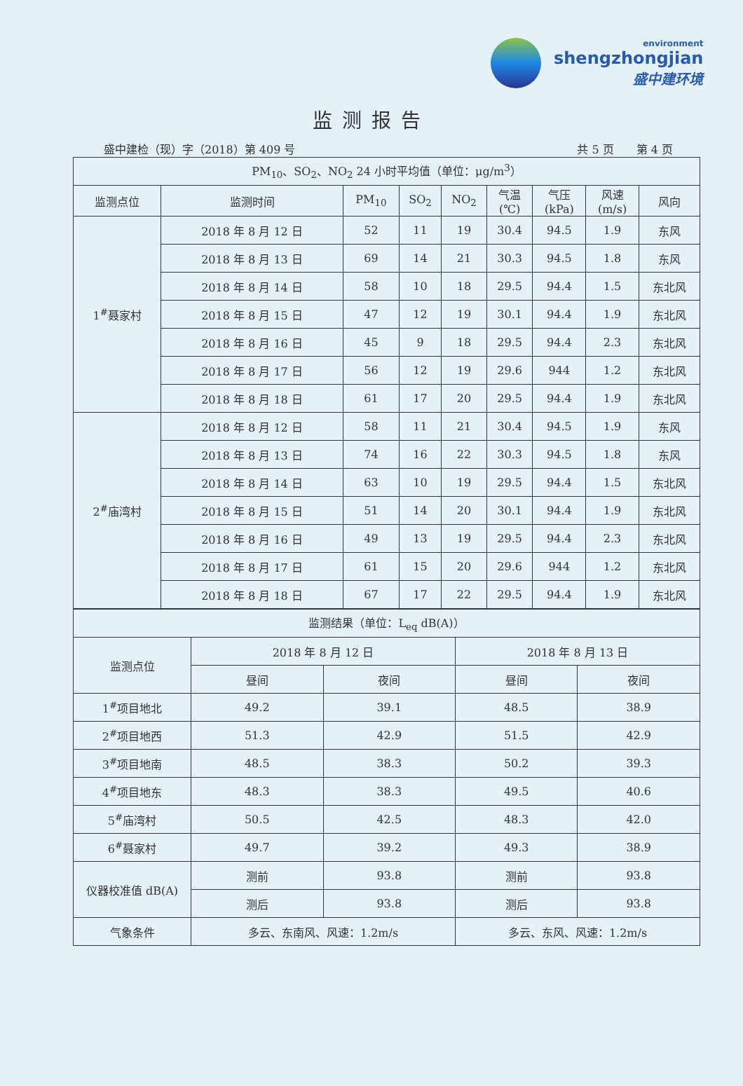environment
shengzhongjian
盛中建环境
监测报告
盛中建检（现）字（2018）第 409 号 共 5 页　　第 4 页
| PM<sub>10</sub>、SO<sub>2</sub>、NO<sub>2</sub> 24 小时平均值（单位：μg/m<sup>3</sup>） | | | | | | | | |
| --- | --- | --- | --- | --- | --- | --- | --- | --- |
| 监测点位 | 监测时间 | PM<sub>10</sub> | SO<sub>2</sub> | NO<sub>2</sub> | 气温 (℃) | 气压 (kPa) | 风速 (m/s) | 风向 |
| 1<sup>#</sup>聂家村 | 2018 年 8 月 12 日 | 52 | 11 | 19 | 30.4 | 94.5 | 1.9 | 东风 |
| | 2018 年 8 月 13 日 | 69 | 14 | 21 | 30.3 | 94.5 | 1.8 | 东风 |
| | 2018 年 8 月 14 日 | 58 | 10 | 18 | 29.5 | 94.4 | 1.5 | 东北风 |
| | 2018 年 8 月 15 日 | 47 | 12 | 19 | 30.1 | 94.4 | 1.9 | 东北风 |
| | 2018 年 8 月 16 日 | 45 | 9 | 18 | 29.5 | 94.4 | 2.3 | 东北风 |
| | 2018 年 8 月 17 日 | 56 | 12 | 19 | 29.6 | 944 | 1.2 | 东北风 |
| | 2018 年 8 月 18 日 | 61 | 17 | 20 | 29.5 | 94.4 | 1.9 | 东北风 |
| 2<sup>#</sup>庙湾村 | 2018 年 8 月 12 日 | 58 | 11 | 21 | 30.4 | 94.5 | 1.9 | 东风 |
| | 2018 年 8 月 13 日 | 74 | 16 | 22 | 30.3 | 94.5 | 1.8 | 东风 |
| | 2018 年 8 月 14 日 | 63 | 10 | 19 | 29.5 | 94.4 | 1.5 | 东北风 |
| | 2018 年 8 月 15 日 | 51 | 14 | 20 | 30.1 | 94.4 | 1.9 | 东北风 |
| | 2018 年 8 月 16 日 | 49 | 13 | 19 | 29.5 | 94.4 | 2.3 | 东北风 |
| | 2018 年 8 月 17 日 | 61 | 15 | 20 | 29.6 | 944 | 1.2 | 东北风 |
| | 2018 年 8 月 18 日 | 67 | 17 | 22 | 29.5 | 94.4 | 1.9 | 东北风 |
| 监测结果（单位：L<sub>eq</sub> dB(A)） | | | | |
| --- | --- | --- | --- | --- |
| 监测点位 | 2018 年 8 月 12 日 | | 2018 年 8 月 13 日 | |
| | 昼间 | 夜间 | 昼间 | 夜间 |
| 1<sup>#</sup>项目地北 | 49.2 | 39.1 | 48.5 | 38.9 |
| 2<sup>#</sup>项目地西 | 51.3 | 42.9 | 51.5 | 42.9 |
| 3<sup>#</sup>项目地南 | 48.5 | 38.3 | 50.2 | 39.3 |
| 4<sup>#</sup>项目地东 | 48.3 | 38.3 | 49.5 | 40.6 |
| 5<sup>#</sup>庙湾村 | 50.5 | 42.5 | 48.3 | 42.0 |
| 6<sup>#</sup>聂家村 | 49.7 | 39.2 | 49.3 | 38.9 |
| 仪器校准值 dB(A) | 测前 | 93.8 | 测前 | 93.8 |
| | 测后 | 93.8 | 测后 | 93.8 |
| 气象条件 | 多云、东南风、风速：1.2m/s | | 多云、东风、风速：1.2m/s | |